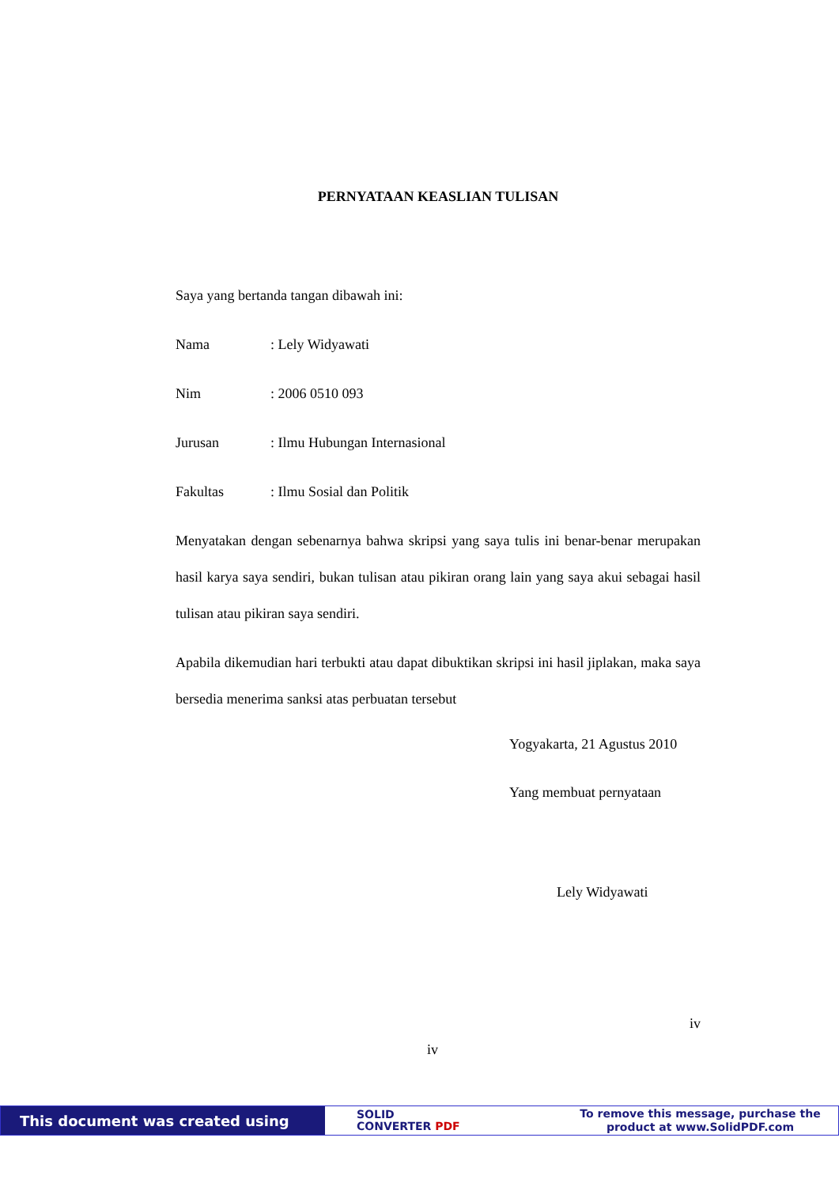PERNYATAAN KEASLIAN TULISAN
Saya yang bertanda tangan dibawah ini:
Nama: Lely Widyawati
Nim: 2006 0510 093
Jurusan: Ilmu Hubungan Internasional
Fakultas: Ilmu Sosial dan Politik
Menyatakan dengan sebenarnya bahwa skripsi yang saya tulis ini benar-benar merupakan hasil karya saya sendiri, bukan tulisan atau pikiran orang lain yang saya akui sebagai hasil tulisan atau pikiran saya sendiri.
Apabila dikemudian hari terbukti atau dapat dibuktikan skripsi ini hasil jiplakan, maka saya bersedia menerima sanksi atas perbuatan tersebut
Yogyakarta, 21 Agustus 2010
Yang membuat pernyataan
Lely Widyawati
iv
iv
This document was created using
SOLID
CONVERTER PDF
To remove this message, purchase the
product at www.SolidPDF.com